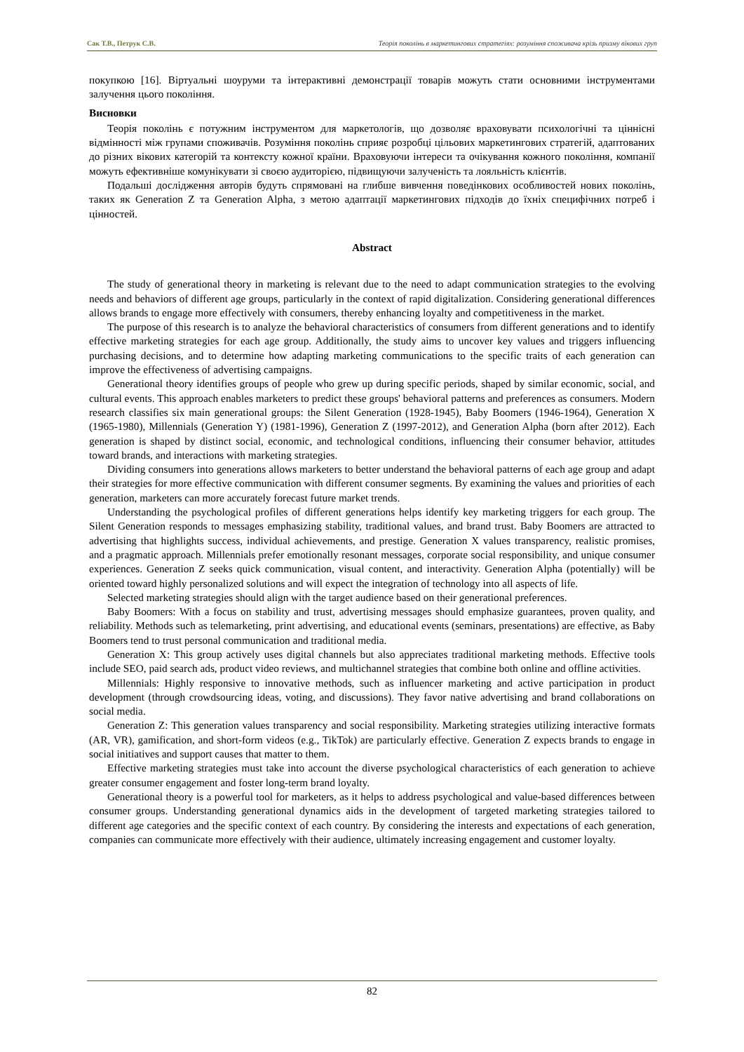Сак Т.В., Петрук С.В. Теорія поколінь в маркетингових стратегіях: розуміння споживача крізь призму вікових груп
покупкою [16]. Віртуальні шоуруми та інтерактивні демонстрації товарів можуть стати основними інструментами залучення цього покоління.
Висновки
Теорія поколінь є потужним інструментом для маркетологів, що дозволяє враховувати психологічні та ціннісні відмінності між групами споживачів. Розуміння поколінь сприяє розробці цільових маркетингових стратегій, адаптованих до різних вікових категорій та контексту кожної країни. Враховуючи інтереси та очікування кожного покоління, компанії можуть ефективніше комунікувати зі своєю аудиторією, підвищуючи залученість та лояльність клієнтів.
Подальші дослідження авторів будуть спрямовані на глибше вивчення поведінкових особливостей нових поколінь, таких як Generation Z та Generation Alpha, з метою адаптації маркетингових підходів до їхніх специфічних потреб і цінностей.
Abstract
The study of generational theory in marketing is relevant due to the need to adapt communication strategies to the evolving needs and behaviors of different age groups, particularly in the context of rapid digitalization. Considering generational differences allows brands to engage more effectively with consumers, thereby enhancing loyalty and competitiveness in the market.
The purpose of this research is to analyze the behavioral characteristics of consumers from different generations and to identify effective marketing strategies for each age group. Additionally, the study aims to uncover key values and triggers influencing purchasing decisions, and to determine how adapting marketing communications to the specific traits of each generation can improve the effectiveness of advertising campaigns.
Generational theory identifies groups of people who grew up during specific periods, shaped by similar economic, social, and cultural events. This approach enables marketers to predict these groups' behavioral patterns and preferences as consumers. Modern research classifies six main generational groups: the Silent Generation (1928-1945), Baby Boomers (1946-1964), Generation X (1965-1980), Millennials (Generation Y) (1981-1996), Generation Z (1997-2012), and Generation Alpha (born after 2012). Each generation is shaped by distinct social, economic, and technological conditions, influencing their consumer behavior, attitudes toward brands, and interactions with marketing strategies.
Dividing consumers into generations allows marketers to better understand the behavioral patterns of each age group and adapt their strategies for more effective communication with different consumer segments. By examining the values and priorities of each generation, marketers can more accurately forecast future market trends.
Understanding the psychological profiles of different generations helps identify key marketing triggers for each group. The Silent Generation responds to messages emphasizing stability, traditional values, and brand trust. Baby Boomers are attracted to advertising that highlights success, individual achievements, and prestige. Generation X values transparency, realistic promises, and a pragmatic approach. Millennials prefer emotionally resonant messages, corporate social responsibility, and unique consumer experiences. Generation Z seeks quick communication, visual content, and interactivity. Generation Alpha (potentially) will be oriented toward highly personalized solutions and will expect the integration of technology into all aspects of life.
Selected marketing strategies should align with the target audience based on their generational preferences.
Baby Boomers: With a focus on stability and trust, advertising messages should emphasize guarantees, proven quality, and reliability. Methods such as telemarketing, print advertising, and educational events (seminars, presentations) are effective, as Baby Boomers tend to trust personal communication and traditional media.
Generation X: This group actively uses digital channels but also appreciates traditional marketing methods. Effective tools include SEO, paid search ads, product video reviews, and multichannel strategies that combine both online and offline activities.
Millennials: Highly responsive to innovative methods, such as influencer marketing and active participation in product development (through crowdsourcing ideas, voting, and discussions). They favor native advertising and brand collaborations on social media.
Generation Z: This generation values transparency and social responsibility. Marketing strategies utilizing interactive formats (AR, VR), gamification, and short-form videos (e.g., TikTok) are particularly effective. Generation Z expects brands to engage in social initiatives and support causes that matter to them.
Effective marketing strategies must take into account the diverse psychological characteristics of each generation to achieve greater consumer engagement and foster long-term brand loyalty.
Generational theory is a powerful tool for marketers, as it helps to address psychological and value-based differences between consumer groups. Understanding generational dynamics aids in the development of targeted marketing strategies tailored to different age categories and the specific context of each country. By considering the interests and expectations of each generation, companies can communicate more effectively with their audience, ultimately increasing engagement and customer loyalty.
82